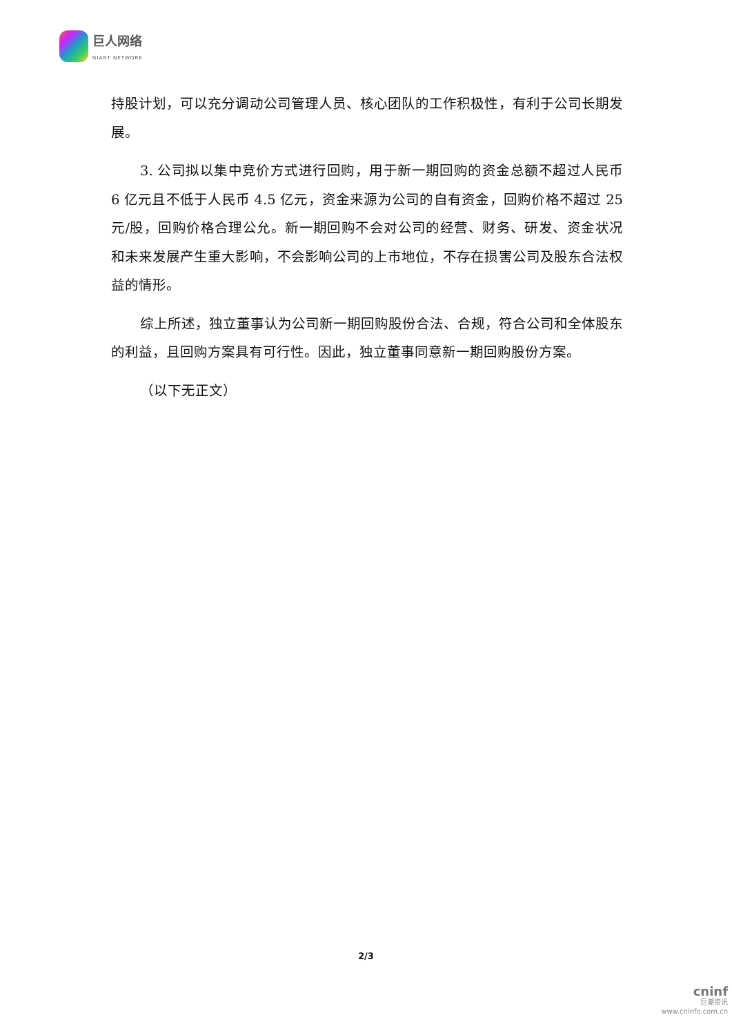巨人网络
GIANT NETWORK
持股计划，可以充分调动公司管理人员、核心团队的工作积极性，有利于公司长期发展。
3. 公司拟以集中竞价方式进行回购，用于新一期回购的资金总额不超过人民币 6 亿元且不低于人民币 4.5 亿元，资金来源为公司的自有资金，回购价格不超过 25 元/股，回购价格合理公允。新一期回购不会对公司的经营、财务、研发、资金状况和未来发展产生重大影响，不会影响公司的上市地位，不存在损害公司及股东合法权益的情形。
综上所述，独立董事认为公司新一期回购股份合法、合规，符合公司和全体股东的利益，且回购方案具有可行性。因此，独立董事同意新一期回购股份方案。
（以下无正文）
2/3
cninf
巨潮资讯
www.cninfo.com.cn